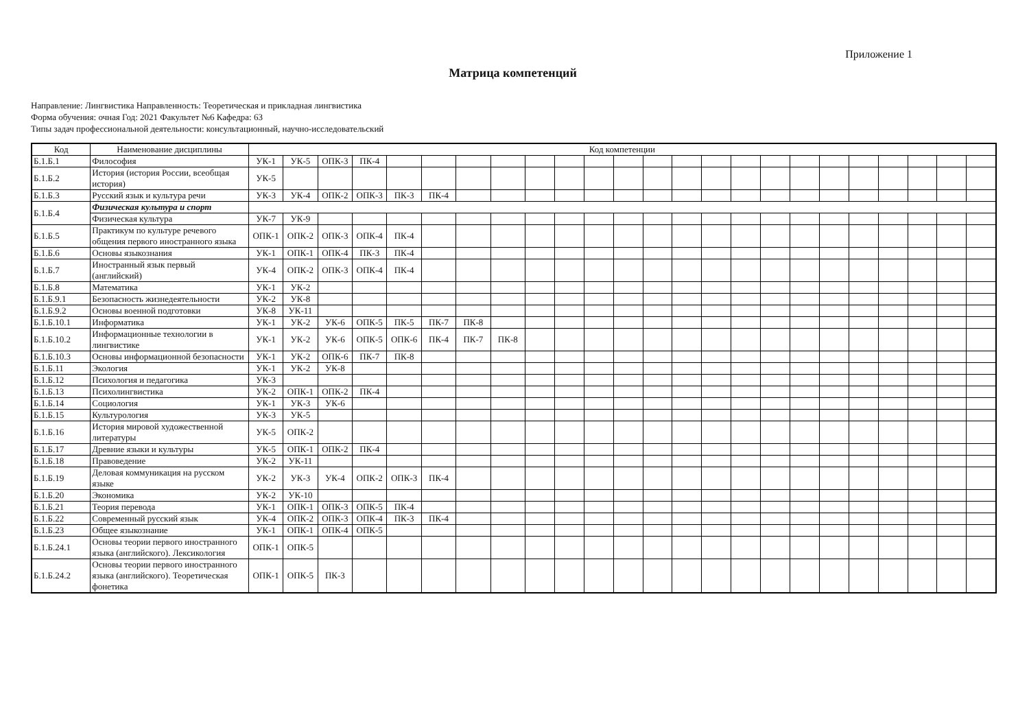Приложение 1
Матрица компетенций
Направление: Лингвистика Направленность: Теоретическая и прикладная лингвистика
Форма обучения: очная Год: 2021 Факультет №6 Кафедра: 63
Типы задач профессиональной деятельности: консультационный, научно-исследовательский
| Код | Наименование дисциплины | Код компетенции | | | | | | | | | | | | | | | | | | | | | | | |
| --- | --- | --- | --- | --- | --- | --- | --- | --- | --- | --- | --- | --- | --- | --- | --- | --- | --- | --- | --- | --- | --- | --- | --- | --- | --- |
| Б.1.Б.1 | Философия | УК-1 | УК-5 | ОПК-3 | ПК-4 | | | | | | | | | | | | | | | | | | | | |
| Б.1.Б.2 | История (история России, всеобщая история) | УК-5 | | | | | | | | | | | | | | | | | | | | | | | |
| Б.1.Б.3 | Русский язык и культура речи | УК-3 | УК-4 | ОПК-2 | ОПК-3 | ПК-3 | ПК-4 | | | | | | | | | | | | | | | | | | |
| Б.1.Б.4 | Физическая культура и спорт | | | | | | | | | | | | | | | | | | | | | | | | |
| | Физическая культура | УК-7 | УК-9 | | | | | | | | | | | | | | | | | | | | | | |
| Б.1.Б.5 | Практикум по культуре речевого общения первого иностранного языка | ОПК-1 | ОПК-2 | ОПК-3 | ОПК-4 | ПК-4 | | | | | | | | | | | | | | | | | | | |
| Б.1.Б.6 | Основы языкознания | УК-1 | ОПК-1 | ОПК-4 | ПК-3 | ПК-4 | | | | | | | | | | | | | | | | | | | |
| Б.1.Б.7 | Иностранный язык первый (английский) | УК-4 | ОПК-2 | ОПК-3 | ОПК-4 | ПК-4 | | | | | | | | | | | | | | | | | | | |
| Б.1.Б.8 | Математика | УК-1 | УК-2 | | | | | | | | | | | | | | | | | | | | | | |
| Б.1.Б.9.1 | Безопасность жизнедеятельности | УК-2 | УК-8 | | | | | | | | | | | | | | | | | | | | | | |
| Б.1.Б.9.2 | Основы военной подготовки | УК-8 | УК-11 | | | | | | | | | | | | | | | | | | | | | | |
| Б.1.Б.10.1 | Информатика | УК-1 | УК-2 | УК-6 | ОПК-5 | ПК-5 | ПК-7 | ПК-8 | | | | | | | | | | | | | | | | | |
| Б.1.Б.10.2 | Информационные технологии в лингвистике | УК-1 | УК-2 | УК-6 | ОПК-5 | ОПК-6 | ПК-4 | ПК-7 | ПК-8 | | | | | | | | | | | | | | | | |
| Б.1.Б.10.3 | Основы информационной безопасности | УК-1 | УК-2 | ОПК-6 | ПК-7 | ПК-8 | | | | | | | | | | | | | | | | | | | |
| Б.1.Б.11 | Экология | УК-1 | УК-2 | УК-8 | | | | | | | | | | | | | | | | | | | | | |
| Б.1.Б.12 | Психология и педагогика | УК-3 | | | | | | | | | | | | | | | | | | | | | | | |
| Б.1.Б.13 | Психолингвистика | УК-2 | ОПК-1 | ОПК-2 | ПК-4 | | | | | | | | | | | | | | | | | | | | |
| Б.1.Б.14 | Социология | УК-1 | УК-3 | УК-6 | | | | | | | | | | | | | | | | | | | | | |
| Б.1.Б.15 | Культурология | УК-3 | УК-5 | | | | | | | | | | | | | | | | | | | | | | |
| Б.1.Б.16 | История мировой художественной литературы | УК-5 | ОПК-2 | | | | | | | | | | | | | | | | | | | | | | |
| Б.1.Б.17 | Древние языки и культуры | УК-5 | ОПК-1 | ОПК-2 | ПК-4 | | | | | | | | | | | | | | | | | | | | |
| Б.1.Б.18 | Правоведение | УК-2 | УК-11 | | | | | | | | | | | | | | | | | | | | | | |
| Б.1.Б.19 | Деловая коммуникация на русском языке | УК-2 | УК-3 | УК-4 | ОПК-2 | ОПК-3 | ПК-4 | | | | | | | | | | | | | | | | | | |
| Б.1.Б.20 | Экономика | УК-2 | УК-10 | | | | | | | | | | | | | | | | | | | | | | |
| Б.1.Б.21 | Теория перевода | УК-1 | ОПК-1 | ОПК-3 | ОПК-5 | ПК-4 | | | | | | | | | | | | | | | | | | | |
| Б.1.Б.22 | Современный русский язык | УК-4 | ОПК-2 | ОПК-3 | ОПК-4 | ПК-3 | ПК-4 | | | | | | | | | | | | | | | | | | |
| Б.1.Б.23 | Общее языкознание | УК-1 | ОПК-1 | ОПК-4 | ОПК-5 | | | | | | | | | | | | | | | | | | | | |
| Б.1.Б.24.1 | Основы теории первого иностранного языка (английского). Лексикология | ОПК-1 | ОПК-5 | | | | | | | | | | | | | | | | | | | | | | |
| Б.1.Б.24.2 | Основы теории первого иностранного языка (английского). Теоретическая фонетика | ОПК-1 | ОПК-5 | ПК-3 | | | | | | | | | | | | | | | | | | | | | |